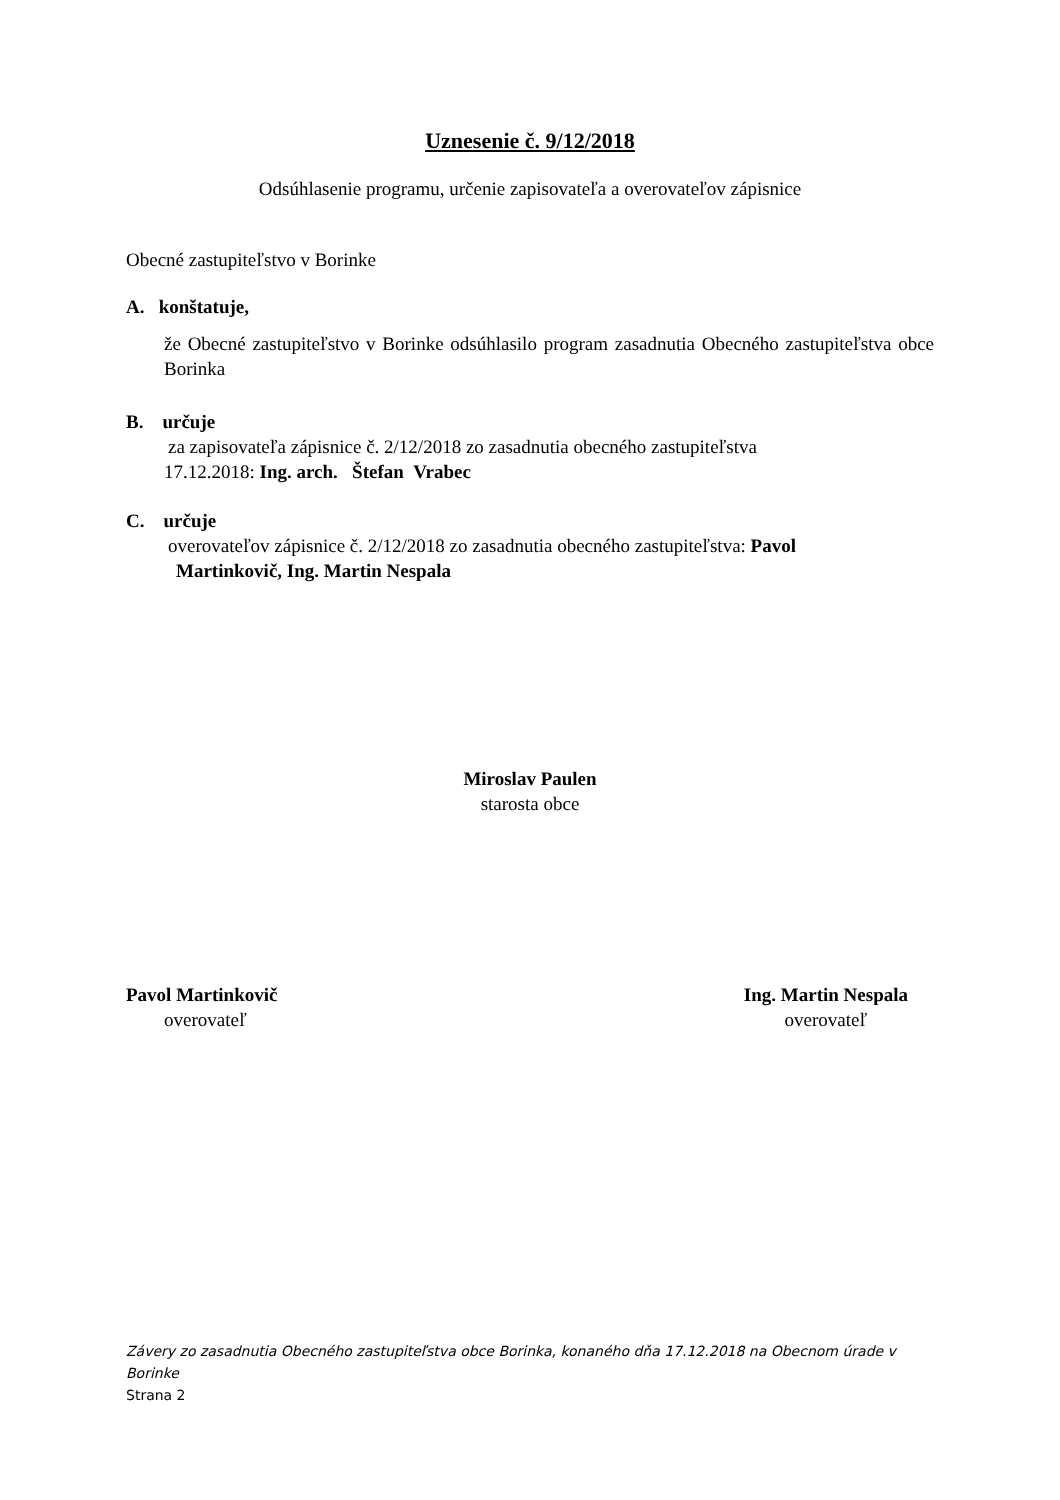Uznesenie č. 9/12/2018
Odsúhlasenie programu, určenie zapisovateľa a overovateľov zápisnice
Obecné zastupiteľstvo v Borinke
A. konštatuje,
že Obecné zastupiteľstvo v Borinke odsúhlasilo program zasadnutia Obecného zastupiteľstva obce Borinka
B. určuje
za zapisovateľa zápisnice č. 2/12/2018 zo zasadnutia obecného zastupiteľstva
17.12.2018: Ing. arch. Štefan Vrabec
C. určuje
overovateľov zápisnice č. 2/12/2018 zo zasadnutia obecného zastupiteľstva: Pavol
Martinkovič, Ing. Martin Nespala
Miroslav Paulen
starosta obce
Pavol Martinkovič
overovateľ
Ing. Martin Nespala
overovateľ
Závery zo zasadnutia Obecného zastupiteľstva obce Borinka, konaného dňa 17.12.2018 na Obecnom úrade v Borinke
Strana 2